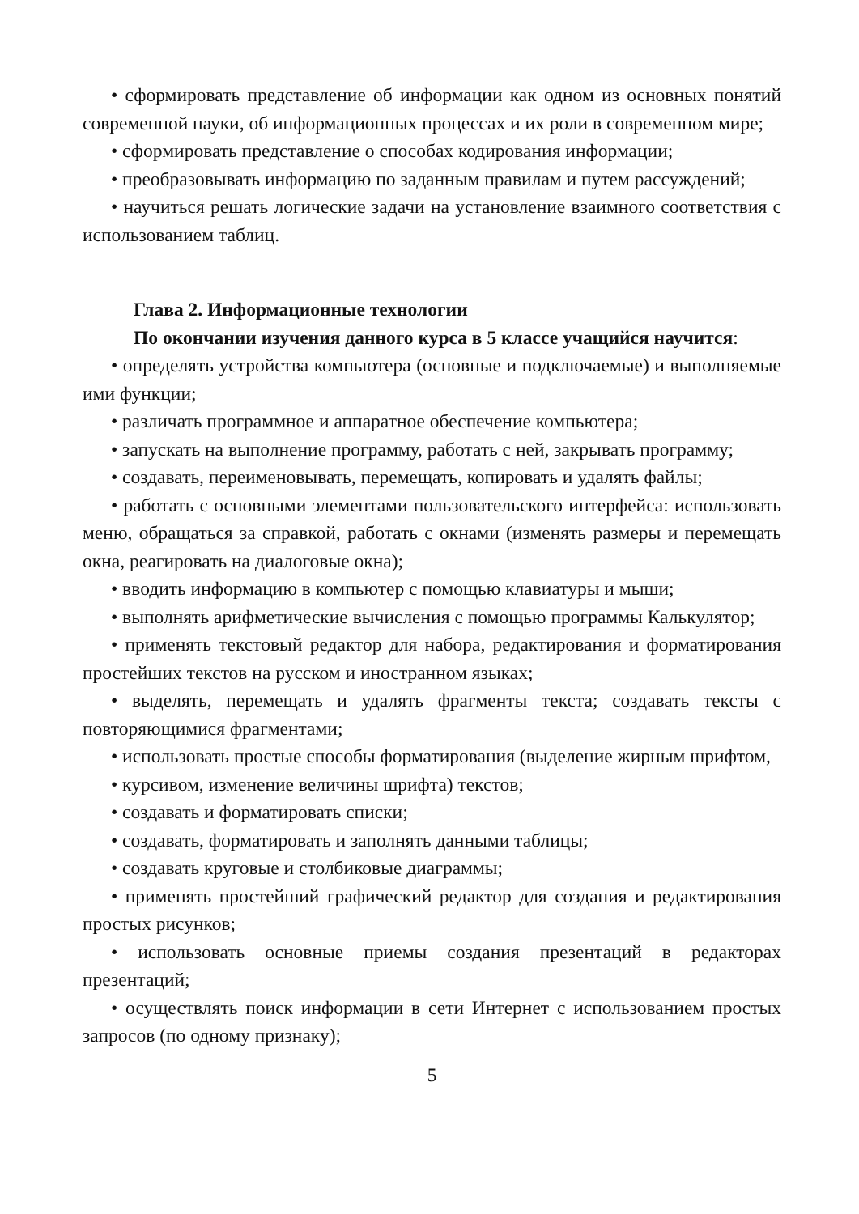• сформировать представление об информации как одном из основных понятий современной науки, об информационных процессах и их роли в современном мире;
• сформировать представление о способах кодирования информации;
• преобразовывать информацию по заданным правилам и путем рассуждений;
• научиться решать логические задачи на установление взаимного соответствия с использованием таблиц.
Глава 2. Информационные технологии
По окончании изучения данного курса в 5 классе учащийся научится:
• определять устройства компьютера (основные и подключаемые) и выполняемые ими функции;
• различать программное и аппаратное обеспечение компьютера;
• запускать на выполнение программу, работать с ней, закрывать программу;
• создавать, переименовывать, перемещать, копировать и удалять файлы;
• работать с основными элементами пользовательского интерфейса: использовать меню, обращаться за справкой, работать с окнами (изменять размеры и перемещать окна, реагировать на диалоговые окна);
• вводить информацию в компьютер с помощью клавиатуры и мыши;
• выполнять арифметические вычисления с помощью программы Калькулятор;
• применять текстовый редактор для набора, редактирования и форматирования простейших текстов на русском и иностранном языках;
• выделять, перемещать и удалять фрагменты текста; создавать тексты с повторяющимися фрагментами;
• использовать простые способы форматирования (выделение жирным шрифтом,
• курсивом, изменение величины шрифта) текстов;
• создавать и форматировать списки;
• создавать, форматировать и заполнять данными таблицы;
• создавать круговые и столбиковые диаграммы;
• применять простейший графический редактор для создания и редактирования простых рисунков;
• использовать основные приемы создания презентаций в редакторах презентаций;
• осуществлять поиск информации в сети Интернет с использованием простых запросов (по одному признаку);
5